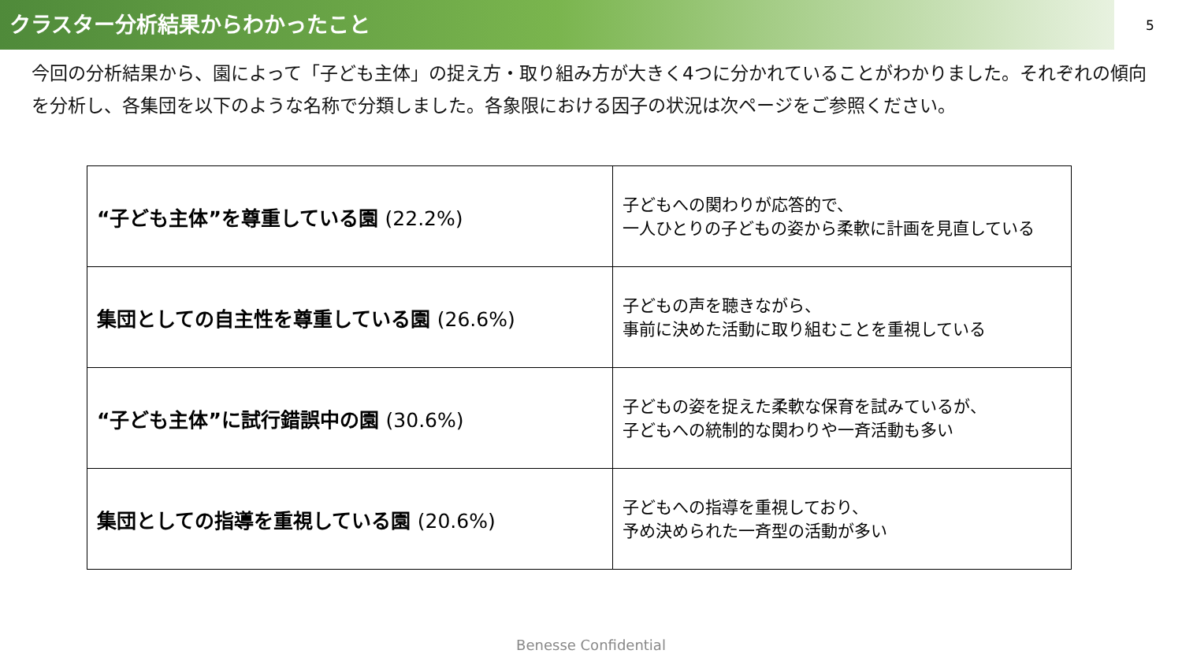クラスター分析結果からわかったこと
5
今回の分析結果から、園によって「子ども主体」の捉え方・取り組み方が大きく4つに分かれていることがわかりました。それぞれの傾向を分析し、各集団を以下のような名称で分類しました。各象限における因子の状況は次ページをご参照ください。
| “子ども主体”を尊重している園 (22.2%) | 子どもへの関わりが応答的で、 一人ひとりの子どもの姿から柔軟に計画を見直している |
| 集団としての自主性を尊重している園 (26.6%) | 子どもの声を聴きながら、 事前に決めた活動に取り組むことを重視している |
| “子ども主体”に試行錯誤中の園 (30.6%) | 子どもの姿を捉えた柔軟な保育を試みているが、 子どもへの統制的な関わりや一斉活動も多い |
| 集団としての指導を重視している園 (20.6%) | 子どもへの指導を重視しており、 予め決められた一斉型の活動が多い |
Benesse Confidential